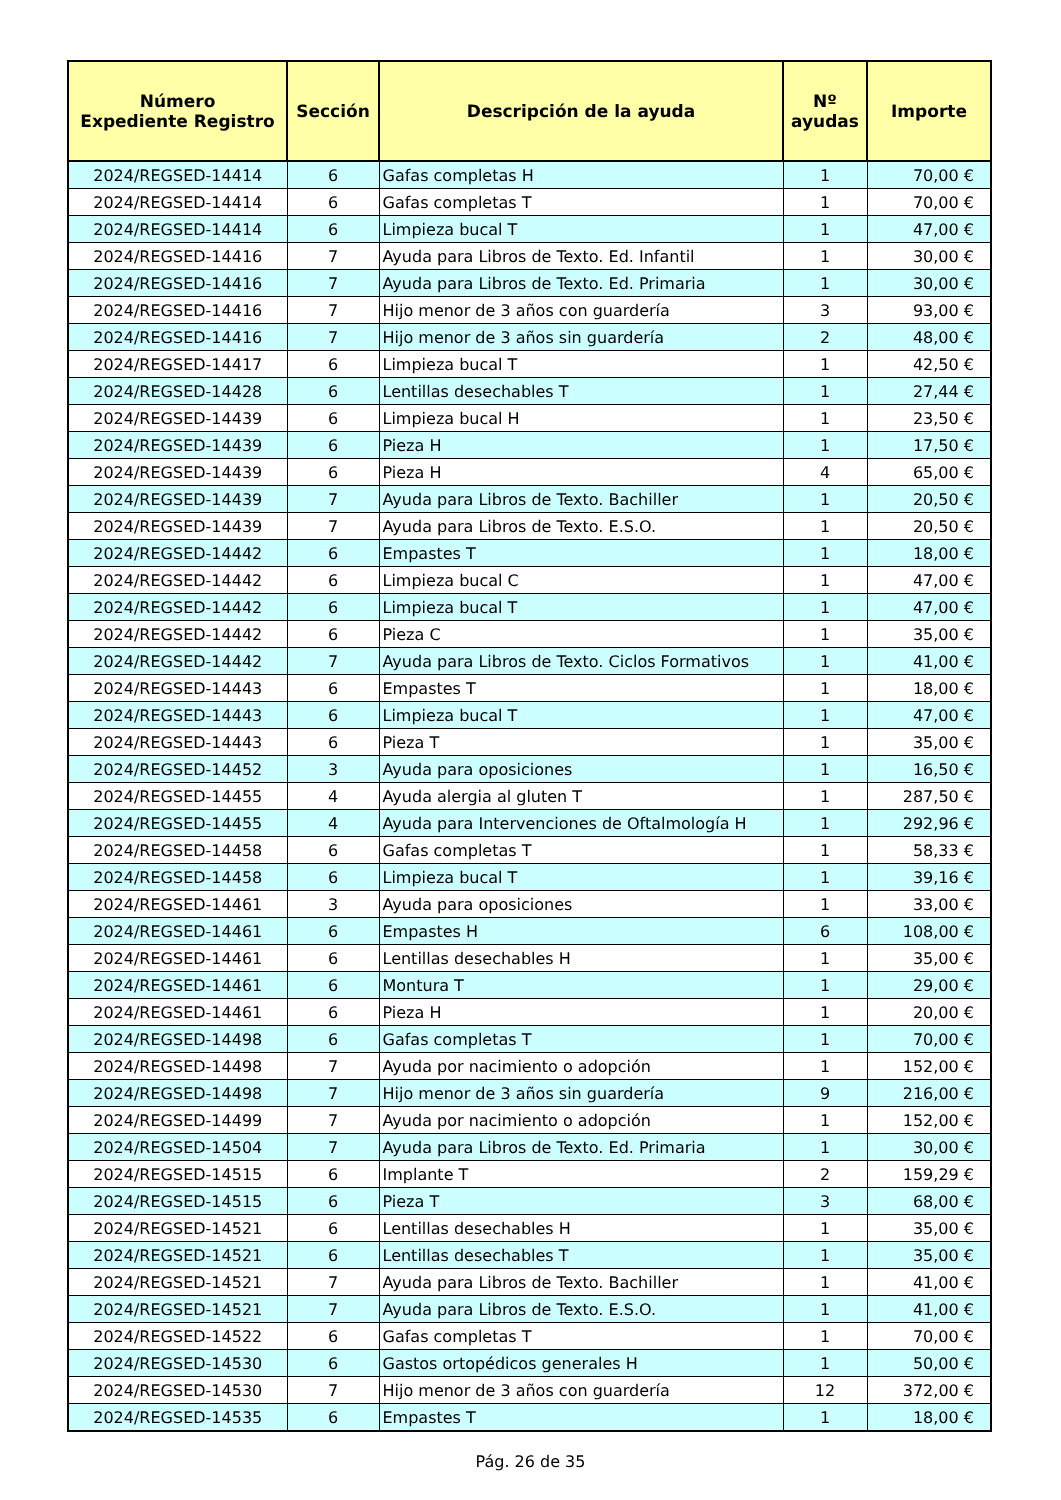| Número Expediente Registro | Sección | Descripción de la ayuda | Nº ayudas | Importe |
| --- | --- | --- | --- | --- |
| 2024/REGSED-14414 | 6 | Gafas completas H | 1 | 70,00 € |
| 2024/REGSED-14414 | 6 | Gafas completas T | 1 | 70,00 € |
| 2024/REGSED-14414 | 6 | Limpieza bucal T | 1 | 47,00 € |
| 2024/REGSED-14416 | 7 | Ayuda para Libros de Texto. Ed. Infantil | 1 | 30,00 € |
| 2024/REGSED-14416 | 7 | Ayuda para Libros de Texto. Ed. Primaria | 1 | 30,00 € |
| 2024/REGSED-14416 | 7 | Hijo menor de 3 años con guardería | 3 | 93,00 € |
| 2024/REGSED-14416 | 7 | Hijo menor de 3 años sin guardería | 2 | 48,00 € |
| 2024/REGSED-14417 | 6 | Limpieza bucal T | 1 | 42,50 € |
| 2024/REGSED-14428 | 6 | Lentillas desechables T | 1 | 27,44 € |
| 2024/REGSED-14439 | 6 | Limpieza bucal H | 1 | 23,50 € |
| 2024/REGSED-14439 | 6 | Pieza H | 1 | 17,50 € |
| 2024/REGSED-14439 | 6 | Pieza H | 4 | 65,00 € |
| 2024/REGSED-14439 | 7 | Ayuda para Libros de Texto. Bachiller | 1 | 20,50 € |
| 2024/REGSED-14439 | 7 | Ayuda para Libros de Texto. E.S.O. | 1 | 20,50 € |
| 2024/REGSED-14442 | 6 | Empastes T | 1 | 18,00 € |
| 2024/REGSED-14442 | 6 | Limpieza bucal C | 1 | 47,00 € |
| 2024/REGSED-14442 | 6 | Limpieza bucal T | 1 | 47,00 € |
| 2024/REGSED-14442 | 6 | Pieza C | 1 | 35,00 € |
| 2024/REGSED-14442 | 7 | Ayuda para Libros de Texto. Ciclos Formativos | 1 | 41,00 € |
| 2024/REGSED-14443 | 6 | Empastes T | 1 | 18,00 € |
| 2024/REGSED-14443 | 6 | Limpieza bucal T | 1 | 47,00 € |
| 2024/REGSED-14443 | 6 | Pieza T | 1 | 35,00 € |
| 2024/REGSED-14452 | 3 | Ayuda para oposiciones | 1 | 16,50 € |
| 2024/REGSED-14455 | 4 | Ayuda alergia al gluten T | 1 | 287,50 € |
| 2024/REGSED-14455 | 4 | Ayuda para Intervenciones de Oftalmología H | 1 | 292,96 € |
| 2024/REGSED-14458 | 6 | Gafas completas T | 1 | 58,33 € |
| 2024/REGSED-14458 | 6 | Limpieza bucal T | 1 | 39,16 € |
| 2024/REGSED-14461 | 3 | Ayuda para oposiciones | 1 | 33,00 € |
| 2024/REGSED-14461 | 6 | Empastes H | 6 | 108,00 € |
| 2024/REGSED-14461 | 6 | Lentillas desechables H | 1 | 35,00 € |
| 2024/REGSED-14461 | 6 | Montura T | 1 | 29,00 € |
| 2024/REGSED-14461 | 6 | Pieza H | 1 | 20,00 € |
| 2024/REGSED-14498 | 6 | Gafas completas T | 1 | 70,00 € |
| 2024/REGSED-14498 | 7 | Ayuda por nacimiento o adopción | 1 | 152,00 € |
| 2024/REGSED-14498 | 7 | Hijo menor de 3 años sin guardería | 9 | 216,00 € |
| 2024/REGSED-14499 | 7 | Ayuda por nacimiento o adopción | 1 | 152,00 € |
| 2024/REGSED-14504 | 7 | Ayuda para Libros de Texto. Ed. Primaria | 1 | 30,00 € |
| 2024/REGSED-14515 | 6 | Implante T | 2 | 159,29 € |
| 2024/REGSED-14515 | 6 | Pieza T | 3 | 68,00 € |
| 2024/REGSED-14521 | 6 | Lentillas desechables H | 1 | 35,00 € |
| 2024/REGSED-14521 | 6 | Lentillas desechables T | 1 | 35,00 € |
| 2024/REGSED-14521 | 7 | Ayuda para Libros de Texto. Bachiller | 1 | 41,00 € |
| 2024/REGSED-14521 | 7 | Ayuda para Libros de Texto. E.S.O. | 1 | 41,00 € |
| 2024/REGSED-14522 | 6 | Gafas completas T | 1 | 70,00 € |
| 2024/REGSED-14530 | 6 | Gastos ortopédicos generales H | 1 | 50,00 € |
| 2024/REGSED-14530 | 7 | Hijo menor de 3 años con guardería | 12 | 372,00 € |
| 2024/REGSED-14535 | 6 | Empastes T | 1 | 18,00 € |
Pág. 26 de 35